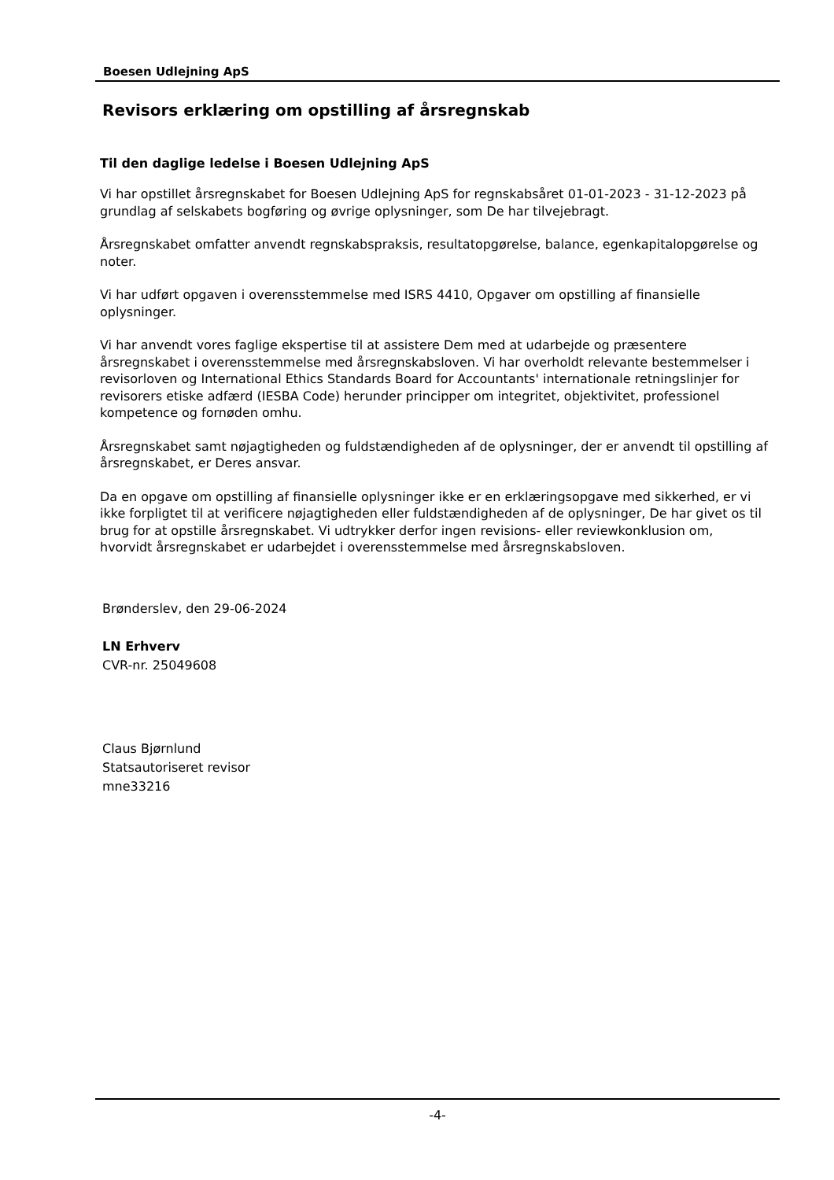Boesen Udlejning ApS
Revisors erklæring om opstilling af årsregnskab
Til den daglige ledelse i Boesen Udlejning ApS
Vi har opstillet årsregnskabet for Boesen Udlejning ApS for regnskabsåret 01-01-2023 - 31-12-2023 på grundlag af selskabets bogføring og øvrige oplysninger, som De har tilvejebragt.
Årsregnskabet omfatter anvendt regnskabspraksis, resultatopgørelse, balance, egenkapitalopgørelse og noter.
Vi har udført opgaven i overensstemmelse med ISRS 4410, Opgaver om opstilling af finansielle oplysninger.
Vi har anvendt vores faglige ekspertise til at assistere Dem med at udarbejde og præsentere årsregnskabet i overensstemmelse med årsregnskabsloven. Vi har overholdt relevante bestemmelser i revisorloven og International Ethics Standards Board for Accountants' internationale retningslinjer for revisorers etiske adfærd (IESBA Code) herunder principper om integritet, objektivitet, professionel kompetence og fornøden omhu.
Årsregnskabet samt nøjagtigheden og fuldstændigheden af de oplysninger, der er anvendt til opstilling af årsregnskabet, er Deres ansvar.
Da en opgave om opstilling af finansielle oplysninger ikke er en erklæringsopgave med sikkerhed, er vi ikke forpligtet til at verificere nøjagtigheden eller fuldstændigheden af de oplysninger, De har givet os til brug for at opstille årsregnskabet. Vi udtrykker derfor ingen revisions- eller reviewkonklusion om, hvorvidt årsregnskabet er udarbejdet i overensstemmelse med årsregnskabsloven.
Brønderslev, den 29-06-2024
LN Erhverv
CVR-nr. 25049608
Claus Bjørnlund
Statsautoriseret revisor
mne33216
-4-